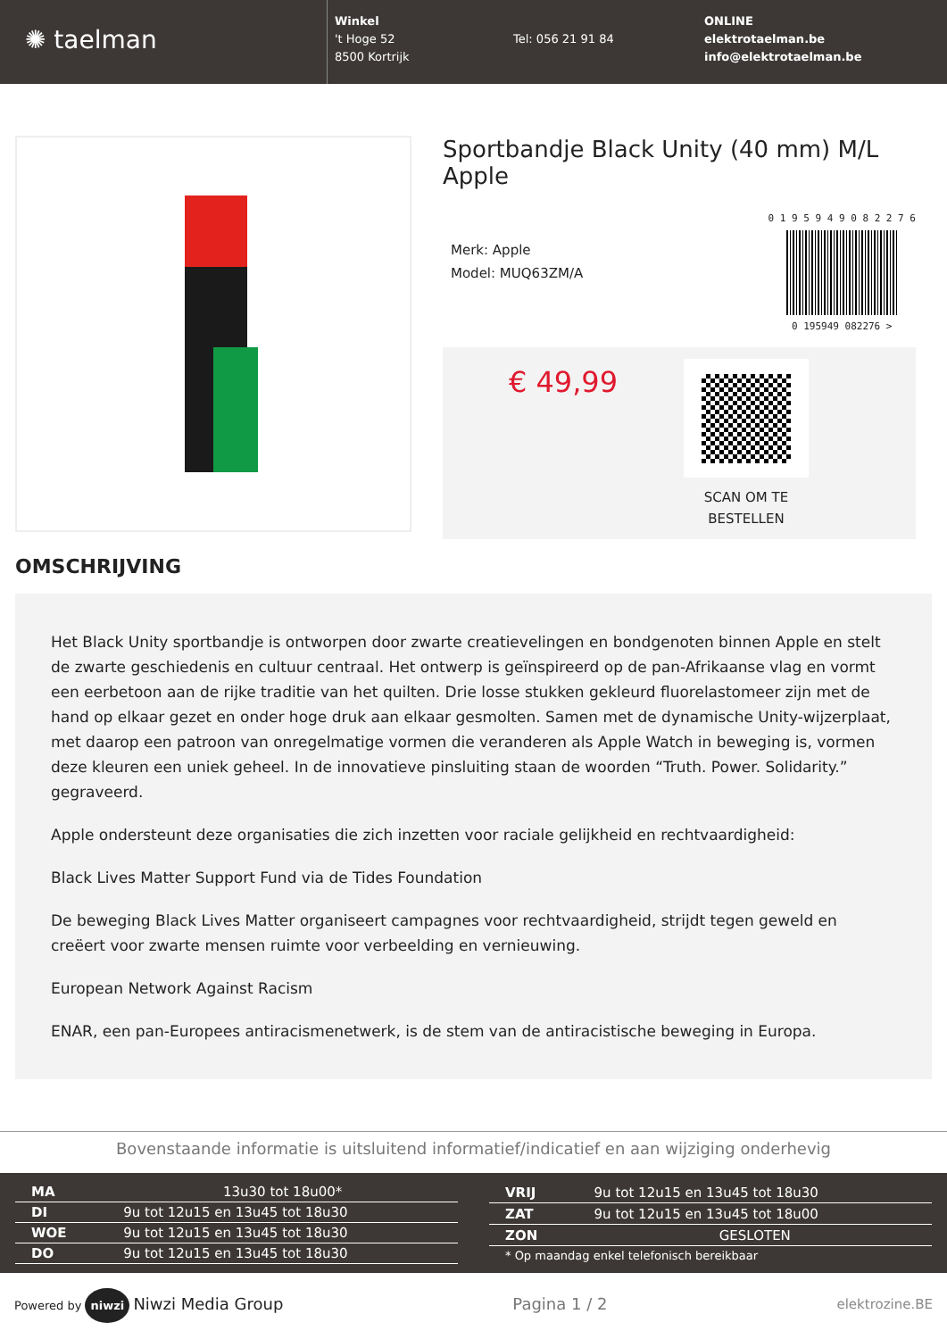✺ taelman
Winkel
't Hoge 52
8500 Kortrijk
Tel: 056 21 91 84 ONLINE
elektrotaelman.be
info@elektrotaelman.be
Sportbandje Black Unity (40 mm) M/L Apple
Merk: Apple
Model: MUQ63ZM/A
0 1 9 5 9 4 9 0 8 2 2 7 6
0 195949 082276 >
€ 49,99
SCAN OM TE
BESTELLEN
OMSCHRIJVING
Het Black Unity sportbandje is ontworpen door zwarte creatievelingen en bondgenoten binnen Apple en stelt de zwarte geschiedenis en cultuur centraal. Het ontwerp is geïnspireerd op de pan-Afrikaanse vlag en vormt een eerbetoon aan de rijke traditie van het quilten. Drie losse stukken gekleurd fluorelastomeer zijn met de hand op elkaar gezet en onder hoge druk aan elkaar gesmolten. Samen met de dynamische Unity-wijzerplaat, met daarop een patroon van onregelmatige vormen die veranderen als Apple Watch in beweging is, vormen deze kleuren een uniek geheel. In de innovatieve pinsluiting staan de woorden “Truth. Power. Solidarity.” gegraveerd.
Apple ondersteunt deze organisaties die zich inzetten voor raciale gelijkheid en rechtvaardigheid:
Black Lives Matter Support Fund via de Tides Foundation
De beweging Black Lives Matter organiseert campagnes voor rechtvaardigheid, strijdt tegen geweld en creëert voor zwarte mensen ruimte voor verbeelding en vernieuwing.
European Network Against Racism
ENAR, een pan-Europees antiracismenetwerk, is de stem van de antiracistische beweging in Europa.
Bovenstaande informatie is uitsluitend informatief/indicatief en aan wijziging onderhevig
| MA | 13u30 tot 18u00* |
| DI | 9u tot 12u15 en 13u45 tot 18u30 |
| WOE | 9u tot 12u15 en 13u45 tot 18u30 |
| DO | 9u tot 12u15 en 13u45 tot 18u30 |
| VRIJ | 9u tot 12u15 en 13u45 tot 18u30 |
| ZAT | 9u tot 12u15 en 13u45 tot 18u00 |
| ZON | GESLOTEN |
| * Op maandag enkel telefonisch bereikbaar | |
Powered by niwzi Niwzi Media Group
Pagina 1 / 2
elektrozine.BE